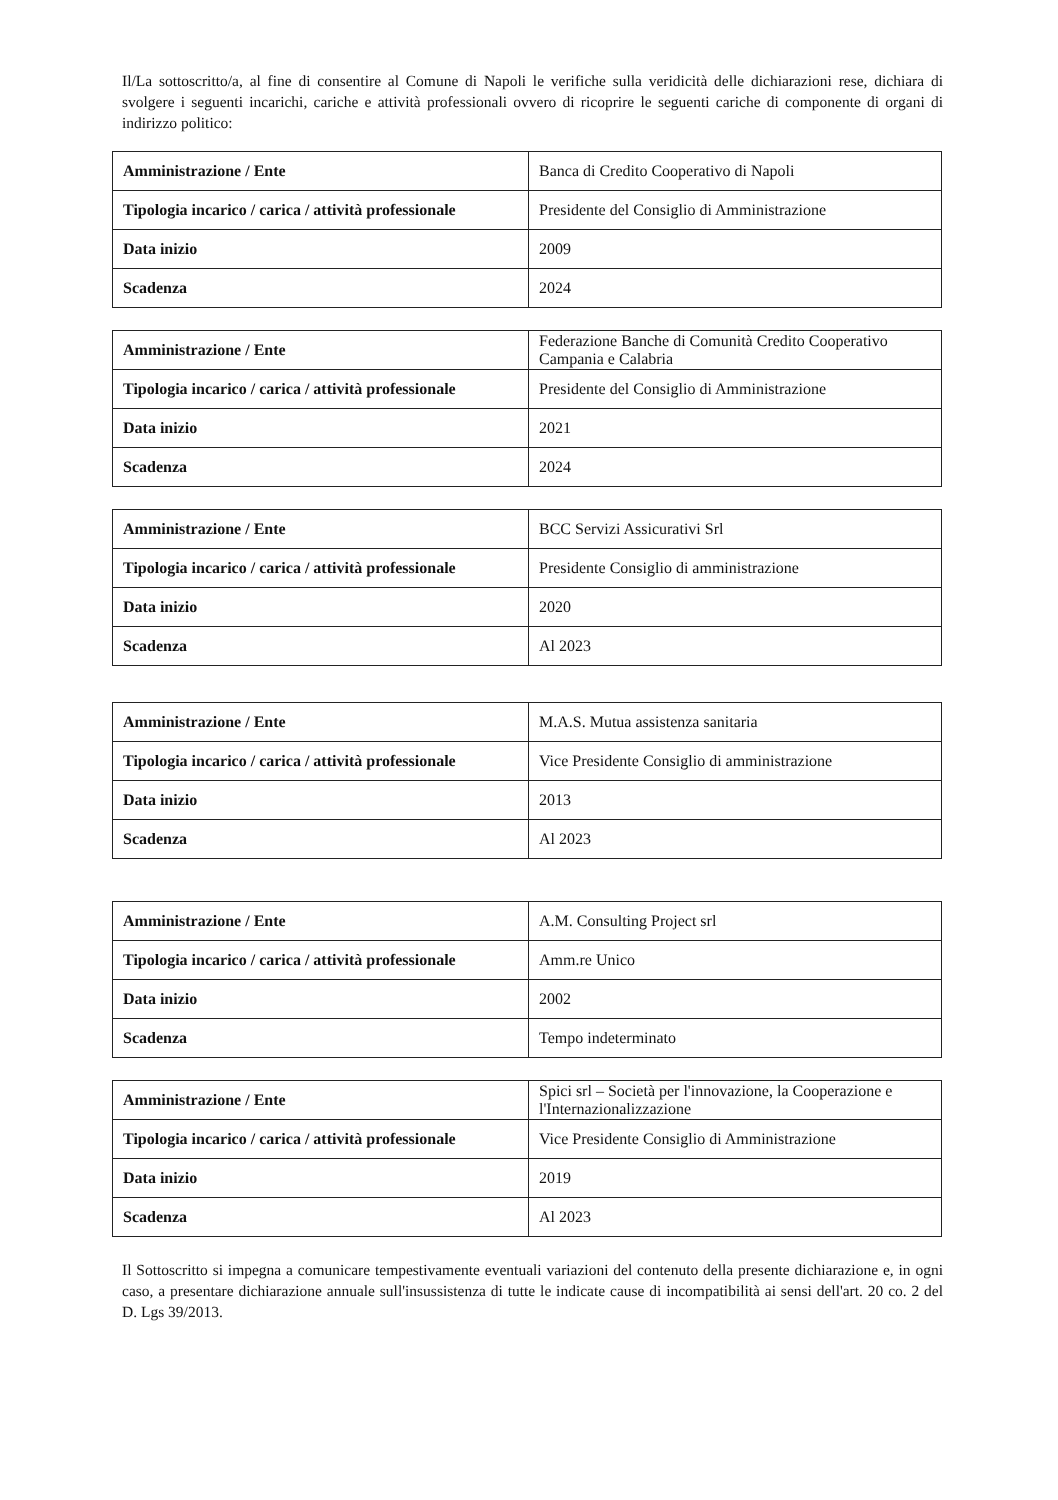Il/La sottoscritto/a, al fine di consentire al Comune di Napoli le verifiche sulla veridicità delle dichiarazioni rese, dichiara di svolgere i seguenti incarichi, cariche e attività professionali ovvero di ricoprire le seguenti cariche di componente di organi di indirizzo politico:
| Amministrazione / Ente | Banca di Credito Cooperativo di Napoli |
| Tipologia incarico / carica / attività professionale | Presidente del Consiglio di Amministrazione |
| Data inizio | 2009 |
| Scadenza | 2024 |
| Amministrazione / Ente | Federazione Banche di Comunità Credito Cooperativo Campania e Calabria |
| Tipologia incarico / carica / attività professionale | Presidente del Consiglio di Amministrazione |
| Data inizio | 2021 |
| Scadenza | 2024 |
| Amministrazione / Ente | BCC Servizi Assicurativi Srl |
| Tipologia incarico / carica / attività professionale | Presidente Consiglio di amministrazione |
| Data inizio | 2020 |
| Scadenza | Al 2023 |
| Amministrazione / Ente | M.A.S. Mutua assistenza sanitaria |
| Tipologia incarico / carica / attività professionale | Vice Presidente Consiglio di amministrazione |
| Data inizio | 2013 |
| Scadenza | Al 2023 |
| Amministrazione / Ente | A.M. Consulting Project srl |
| Tipologia incarico / carica / attività professionale | Amm.re Unico |
| Data inizio | 2002 |
| Scadenza | Tempo indeterminato |
| Amministrazione / Ente | Spici srl – Società per l'innovazione, la Cooperazione e l'Internazionalizzazione |
| Tipologia incarico / carica / attività professionale | Vice Presidente Consiglio di Amministrazione |
| Data inizio | 2019 |
| Scadenza | Al 2023 |
Il Sottoscritto si impegna a comunicare tempestivamente eventuali variazioni del contenuto della presente dichiarazione e, in ogni caso, a presentare dichiarazione annuale sull'insussistenza di tutte le indicate cause di incompatibilità ai sensi dell'art. 20 co. 2 del D. Lgs 39/2013.